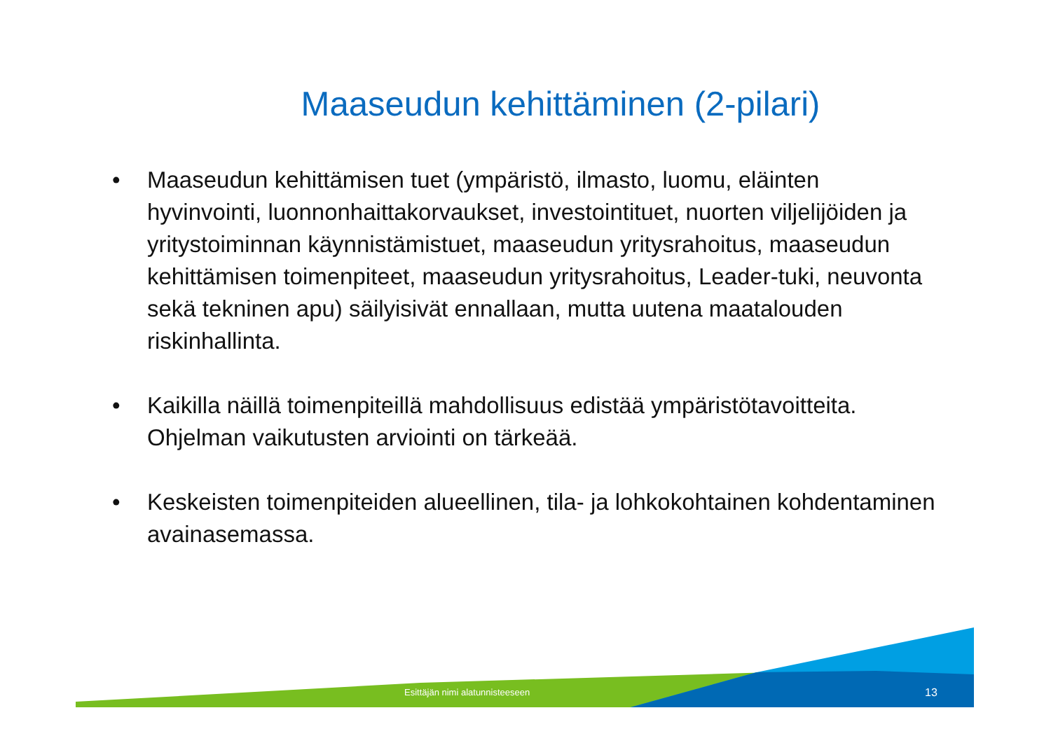Maaseudun kehittäminen (2-pilari)
• Maaseudun kehittämisen tuet (ympäristö, ilmasto, luomu, eläinten hyvinvointi, luonnonhaittakorvaukset, investointituet, nuorten viljelijöiden ja yritystoiminnan käynnistämistuet, maaseudun yritysrahoitus, maaseudun kehittämisen toimenpiteet, maaseudun yritysrahoitus, Leader-tuki, neuvonta sekä tekninen apu) säilyisivät ennallaan, mutta uutena maatalouden riskinhallinta.
• Kaikilla näillä toimenpiteillä mahdollisuus edistää ympäristötavoitteita. Ohjelman vaikutusten arviointi on tärkeää.
• Keskeisten toimenpiteiden alueellinen, tila- ja lohkokohtainen kohdentaminen avainasemassa.
Esittäjän nimi alatunnisteeseen 13